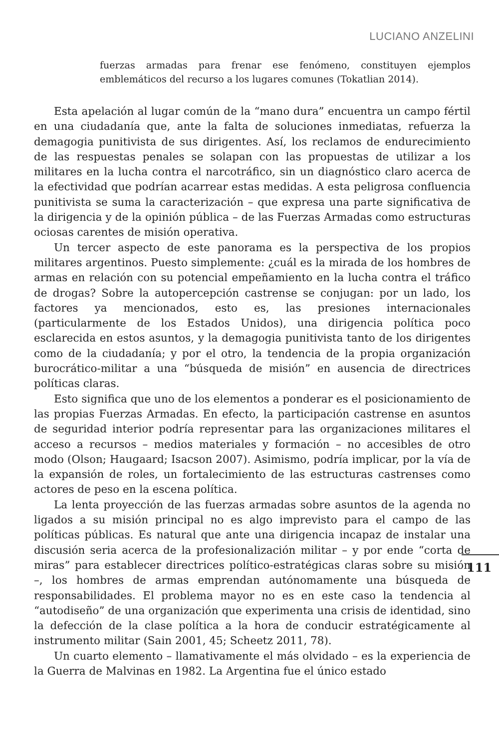LUCIANO ANZELINI
fuerzas armadas para frenar ese fenómeno, constituyen ejemplos emblemáticos del recurso a los lugares comunes (Tokatlian 2014).
Esta apelación al lugar común de la “mano dura” encuentra un campo fértil en una ciudadanía que, ante la falta de soluciones inmediatas, refuerza la demagogia punitivista de sus dirigentes. Así, los reclamos de endurecimiento de las respuestas penales se solapan con las propuestas de utilizar a los militares en la lucha contra el narcotráfico, sin un diagnóstico claro acerca de la efectividad que podrían acarrear estas medidas. A esta peligrosa confluencia punitivista se suma la caracterización – que expresa una parte significativa de la dirigencia y de la opinión pública – de las Fuerzas Armadas como estructuras ociosas carentes de misión operativa.
Un tercer aspecto de este panorama es la perspectiva de los propios militares argentinos. Puesto simplemente: ¿cuál es la mirada de los hombres de armas en relación con su potencial empeñamiento en la lucha contra el tráfico de drogas? Sobre la autopercepción castrense se conjugan: por un lado, los factores ya mencionados, esto es, las presiones internacionales (particularmente de los Estados Unidos), una dirigencia política poco esclarecida en estos asuntos, y la demagogia punitivista tanto de los dirigentes como de la ciudadanía; y por el otro, la tendencia de la propia organización burocrático-militar a una “búsqueda de misión” en ausencia de directrices políticas claras.
Esto significa que uno de los elementos a ponderar es el posicionamiento de las propias Fuerzas Armadas. En efecto, la participación castrense en asuntos de seguridad interior podría representar para las organizaciones militares el acceso a recursos – medios materiales y formación – no accesibles de otro modo (Olson; Haugaard; Isacson 2007). Asimismo, podría implicar, por la vía de la expansión de roles, un fortalecimiento de las estructuras castrenses como actores de peso en la escena política.
La lenta proyección de las fuerzas armadas sobre asuntos de la agenda no ligados a su misión principal no es algo imprevisto para el campo de las políticas públicas. Es natural que ante una dirigencia incapaz de instalar una discusión seria acerca de la profesionalización militar – y por ende “corta de miras” para establecer directrices político-estratégicas claras sobre su misión –, los hombres de armas emprendan autónomamente una búsqueda de responsabilidades. El problema mayor no es en este caso la tendencia al “autodiseño” de una organización que experimenta una crisis de identidad, sino la defección de la clase política a la hora de conducir estratégicamente al instrumento militar (Sain 2001, 45; Scheetz 2011, 78).
Un cuarto elemento – llamativamente el más olvidado – es la experiencia de la Guerra de Malvinas en 1982. La Argentina fue el único estado
111